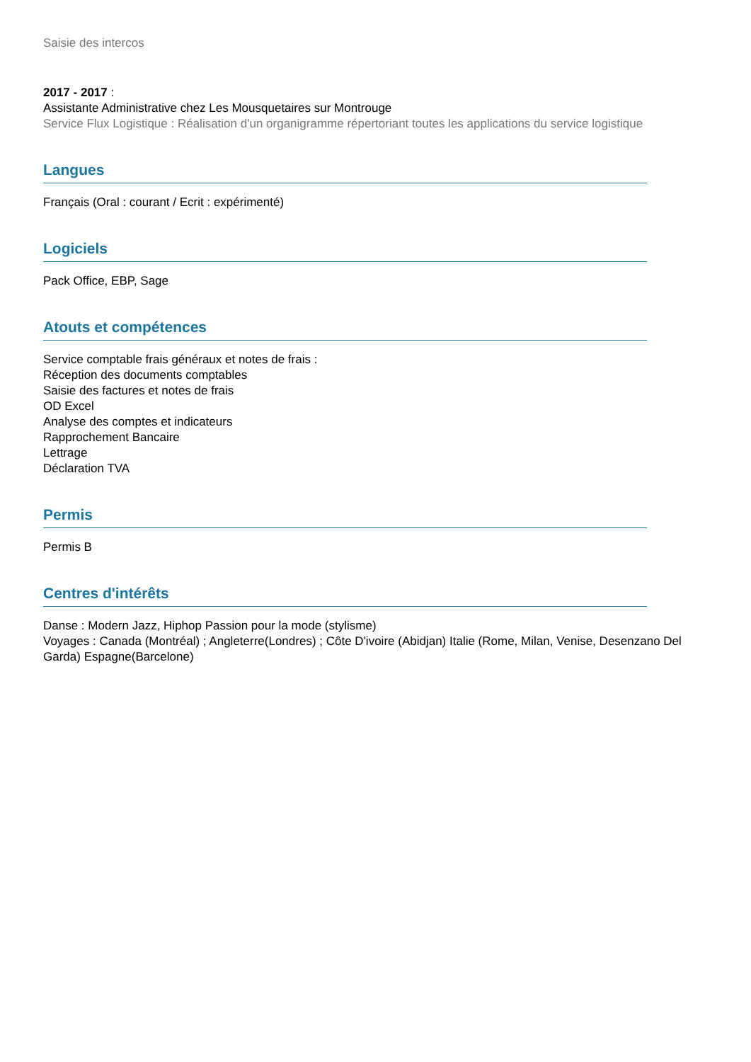Saisie des intercos
2017 - 2017 :
Assistante Administrative chez Les Mousquetaires sur Montrouge
Service Flux Logistique : Réalisation d'un organigramme répertoriant toutes les applications du service logistique
Langues
Français (Oral : courant / Ecrit : expérimenté)
Logiciels
Pack Office, EBP, Sage
Atouts et compétences
Service comptable frais généraux et notes de frais :
Réception des documents comptables
Saisie des factures et notes de frais
OD Excel
Analyse des comptes et indicateurs
Rapprochement Bancaire
Lettrage
Déclaration TVA
Permis
Permis B
Centres d'intérêts
Danse : Modern Jazz, Hiphop Passion pour la mode (stylisme)
Voyages : Canada (Montréal) ; Angleterre(Londres) ; Côte D'ivoire (Abidjan) Italie (Rome, Milan, Venise, Desenzano Del Garda) Espagne(Barcelone)